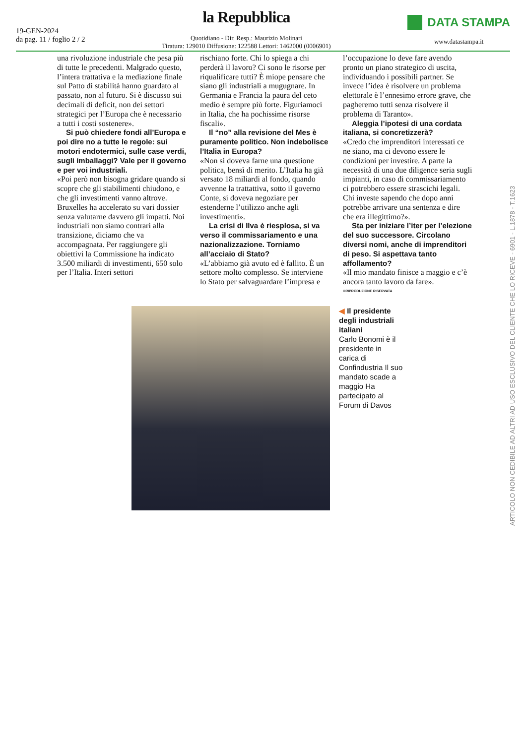19-GEN-2024
da pag. 11 / foglio 2 / 2
la Repubblica
Quotidiano - Dir. Resp.: Maurizio Molinari
Tiratura: 129010 Diffusione: 122588 Lettori: 1462000 (0006901)
DATA STAMPA
www.datastampa.it
una rivoluzione industriale che pesa più di tutte le precedenti. Malgrado questo, l’intera trattativa e la mediazione finale sul Patto di stabilità hanno guardato al passato, non al futuro. Si è discusso sui decimali di deficit, non dei settori strategici per l’Europa che è necessario a tutti i costi sostenere».
Si può chiedere fondi all’Europa e poi dire no a tutte le regole: sui motori endotermici, sulle case verdi, sugli imballaggi? Vale per il governo e per voi industriali.
«Poi però non bisogna gridare quando si scopre che gli stabilimenti chiudono, e che gli investimenti vanno altrove. Bruxelles ha accelerato su vari dossier senza valutarne davvero gli impatti. Noi industriali non siamo contrari alla transizione, diciamo che va accompagnata. Per raggiungere gli obiettivi la Commissione ha indicato 3.500 miliardi di investimenti, 650 solo per l’Italia. Interi settori
rischiano forte. Chi lo spiega a chi perderà il lavoro? Ci sono le risorse per riqualificare tutti? È miope pensare che siano gli industriali a mugugnare. In Germania e Francia la paura del ceto medio è sempre più forte. Figuriamoci in Italia, che ha pochissime risorse fiscali».
Il “no” alla revisione del Mes è puramente politico. Non indebolisce l’Italia in Europa?
«Non si doveva farne una questione politica, bensì di merito. L’Italia ha già versato 18 miliardi al fondo, quando avvenne la trattattiva, sotto il governo Conte, si doveva negoziare per estenderne l’utilizzo anche agli investimenti».
La crisi di Ilva è riesplosa, si va verso il commissariamento e una nazionalizzazione. Torniamo all’acciaio di Stato?
«L’abbiamo già avuto ed è fallito. È un settore molto complesso. Se interviene lo Stato per salvaguardare l’impresa e
l’occupazione lo deve fare avendo pronto un piano strategico di uscita, individuando i possibili partner. Se invece l’idea è risolvere un problema elettorale è l’ennesimo errore grave, che pagheremo tutti senza risolvere il problema di Taranto».
Aleggia l’ipotesi di una cordata italiana, si concretizzerà?
«Credo che imprenditori interessati ce ne siano, ma ci devono essere le condizioni per investire. A parte la necessità di una due diligence seria sugli impianti, in caso di commissariamento ci potrebbero essere strascichi legali. Chi investe sapendo che dopo anni potrebbe arrivare una sentenza e dire che era illegittimo?».
Sta per iniziare l’iter per l’elezione del suo successore. Circolano diversi nomi, anche di imprenditori di peso. Si aspettava tanto affollamento?
«Il mio mandato finisce a maggio e c’è ancora tanto lavoro da fare».
©RIPRODUZIONE RISERVATA
◀ Il presidente degli industriali italiani
Carlo Bonomi è il presidente in carica di Confindustria Il suo mandato scade a maggio Ha partecipato al Forum di Davos
ARTICOLO NON CEDIBILE AD ALTRI AD USO ESCLUSIVO DEL CLIENTE CHE LO RICEVE - 6901 - L.1878 - T.1623